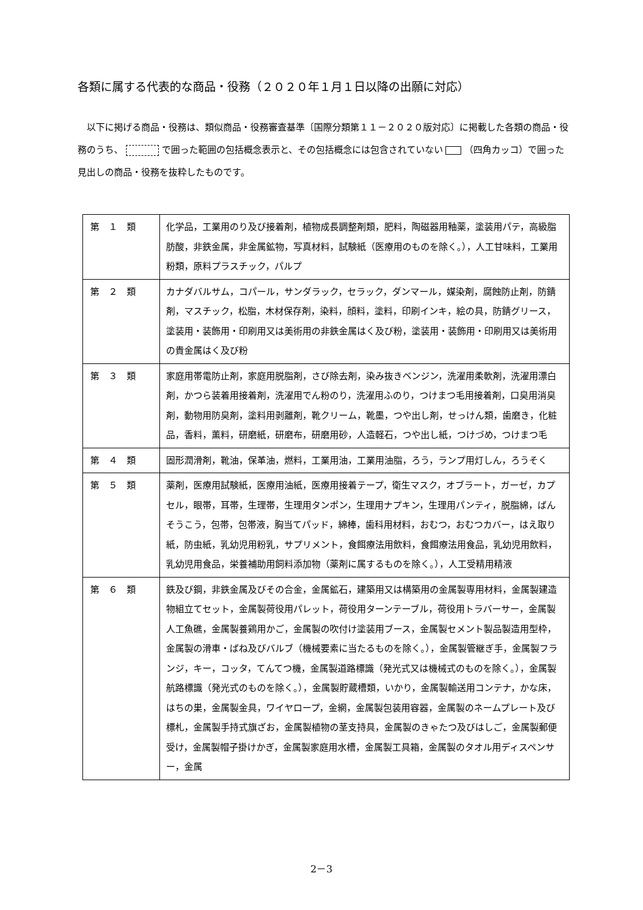各類に属する代表的な商品・役務（２０２０年１月１日以降の出願に対応）
　以下に掲げる商品・役務は、類似商品・役務審査基準〔国際分類第１１－２０２０版対応〕に掲載した各類の商品・役務のうち、 で囲った範囲の包括概念表示と、その包括概念には包含されていない （四角カッコ）で囲った見出しの商品・役務を抜粋したものです。
| 第 １ 類 | 化学品，工業用のり及び接着剤，植物成長調整剤類，肥料，陶磁器用釉薬，塗装用パテ，高級脂肪酸，非鉄金属，非金属鉱物，写真材料，試験紙（医療用のものを除く。），人工甘味料，工業用粉類，原料プラスチック，パルプ |
| 第 ２ 類 | カナダバルサム，コパール，サンダラック，セラック，ダンマール，媒染剤，腐蝕防止剤，防錆剤，マスチック，松脂，木材保存剤，染料，顔料，塗料，印刷インキ，絵の具，防錆グリース，塗装用・装飾用・印刷用又は美術用の非鉄金属はく及び粉，塗装用・装飾用・印刷用又は美術用の貴金属はく及び粉 |
| 第 ３ 類 | 家庭用帯電防止剤，家庭用脱脂剤，さび除去剤，染み抜きベンジン，洗濯用柔軟剤，洗濯用漂白剤，かつら装着用接着剤，洗濯用でん粉のり，洗濯用ふのり，つけまつ毛用接着剤，口臭用消臭剤，動物用防臭剤，塗料用剥離剤，靴クリーム，靴墨，つや出し剤，せっけん類，歯磨き，化粧品，香料，薫料，研磨紙，研磨布，研磨用砂，人造軽石，つや出し紙，つけづめ，つけまつ毛 |
| 第 ４ 類 | 固形潤滑剤，靴油，保革油，燃料，工業用油，工業用油脂，ろう，ランプ用灯しん，ろうそく |
| 第 ５ 類 | 薬剤，医療用試験紙，医療用油紙，医療用接着テープ，衛生マスク，オブラート，ガーゼ，カプセル，眼帯，耳帯，生理帯，生理用タンポン，生理用ナプキン，生理用パンティ，脱脂綿，ばんそうこう，包帯，包帯液，胸当てパッド，綿棒，歯科用材料，おむつ，おむつカバー，はえ取り紙，防虫紙，乳幼児用粉乳，サプリメント，食餌療法用飲料，食餌療法用食品，乳幼児用飲料，乳幼児用食品，栄養補助用飼料添加物（薬剤に属するものを除く。），人工受精用精液 |
| 第 ６ 類 | 鉄及び鋼，非鉄金属及びその合金，金属鉱石，建築用又は構築用の金属製専用材料，金属製建造物組立てセット，金属製荷役用パレット，荷役用ターンテーブル，荷役用トラバーサー，金属製人工魚礁，金属製養鶏用かご，金属製の吹付け塗装用ブース，金属製セメント製品製造用型枠，金属製の滑車・ばね及びバルブ（機械要素に当たるものを除く。），金属製管継ぎ手，金属製フランジ，キー，コッタ，てんてつ機，金属製道路標識（発光式又は機械式のものを除く。），金属製航路標識（発光式のものを除く。），金属製貯蔵槽類，いかり，金属製輸送用コンテナ，かな床，はちの巣，金属製金具，ワイヤロープ，金網，金属製包装用容器，金属製のネームプレート及び標札，金属製手持式旗ざお，金属製植物の茎支持具，金属製のきゃたつ及びはしご，金属製郵便受け，金属製帽子掛けかぎ，金属製家庭用水槽，金属製工具箱，金属製のタオル用ディスペンサー，金属 |
2－3